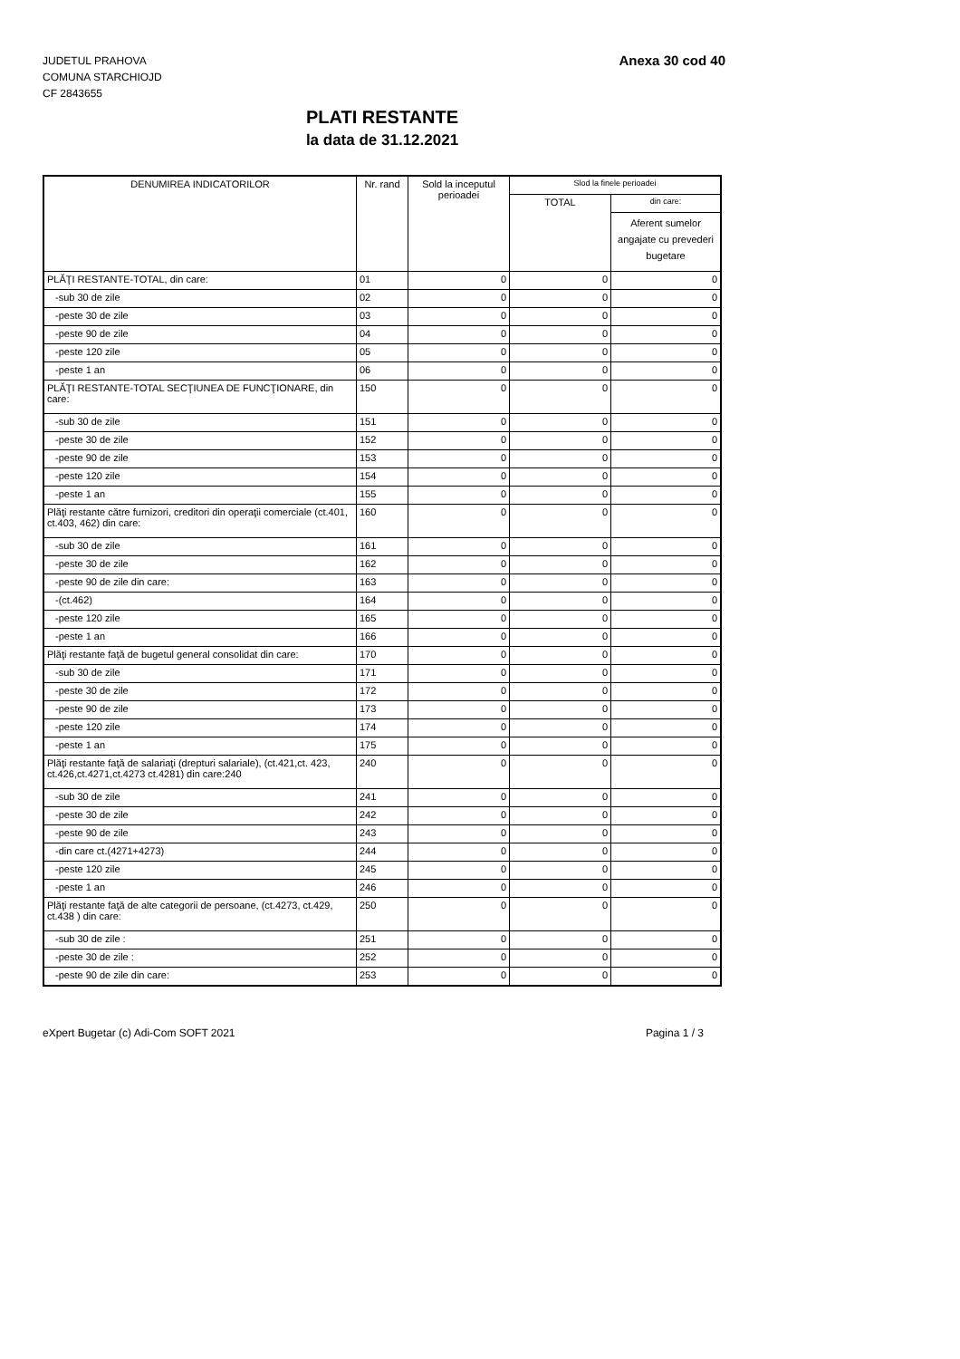JUDETUL PRAHOVA
COMUNA STARCHIOJD
CF 2843655
Anexa 30 cod 40
PLATI RESTANTE
la data de 31.12.2021
| DENUMIREA INDICATORILOR | Nr. rand | Sold la inceputul perioadei | Slod la finele perioadei | |
| --- | --- | --- | --- | --- |
| | | | TOTAL | din care: |
| | | | | Aferent sumelor angajate cu prevederi bugetare |
| PLĂŢI RESTANTE-TOTAL, din care: | 01 | 0 | 0 | 0 |
| -sub 30 de zile | 02 | 0 | 0 | 0 |
| -peste 30 de zile | 03 | 0 | 0 | 0 |
| -peste 90 de zile | 04 | 0 | 0 | 0 |
| -peste 120 zile | 05 | 0 | 0 | 0 |
| -peste 1 an | 06 | 0 | 0 | 0 |
| PLĂŢI RESTANTE-TOTAL SECŢIUNEA DE FUNCŢIONARE, din care: | 150 | 0 | 0 | 0 |
| -sub 30 de zile | 151 | 0 | 0 | 0 |
| -peste 30 de zile | 152 | 0 | 0 | 0 |
| -peste 90 de zile | 153 | 0 | 0 | 0 |
| -peste 120 zile | 154 | 0 | 0 | 0 |
| -peste 1 an | 155 | 0 | 0 | 0 |
| Plăţi restante către furnizori, creditori din operaţii comerciale (ct.401, ct.403, 462) din care: | 160 | 0 | 0 | 0 |
| -sub 30 de zile | 161 | 0 | 0 | 0 |
| -peste 30 de zile | 162 | 0 | 0 | 0 |
| -peste 90 de zile din care: | 163 | 0 | 0 | 0 |
| -(ct.462) | 164 | 0 | 0 | 0 |
| -peste 120 zile | 165 | 0 | 0 | 0 |
| -peste 1 an | 166 | 0 | 0 | 0 |
| Plăţi restante faţă de bugetul general consolidat din care: | 170 | 0 | 0 | 0 |
| -sub 30 de zile | 171 | 0 | 0 | 0 |
| -peste 30 de zile | 172 | 0 | 0 | 0 |
| -peste 90 de zile | 173 | 0 | 0 | 0 |
| -peste 120 zile | 174 | 0 | 0 | 0 |
| -peste 1 an | 175 | 0 | 0 | 0 |
| Plăţi restante faţă de salariaţi (drepturi salariale), (ct.421,ct. 423, ct.426,ct.4271,ct.4273 ct.4281) din care:240 | 240 | 0 | 0 | 0 |
| -sub 30 de zile | 241 | 0 | 0 | 0 |
| -peste 30 de zile | 242 | 0 | 0 | 0 |
| -peste 90 de zile | 243 | 0 | 0 | 0 |
| -din care ct.(4271+4273) | 244 | 0 | 0 | 0 |
| -peste 120 zile | 245 | 0 | 0 | 0 |
| -peste 1 an | 246 | 0 | 0 | 0 |
| Plăţi restante faţă de alte categorii de persoane, (ct.4273, ct.429, ct.438 ) din care: | 250 | 0 | 0 | 0 |
| -sub 30 de zile : | 251 | 0 | 0 | 0 |
| -peste 30 de zile : | 252 | 0 | 0 | 0 |
| -peste 90 de zile din care: | 253 | 0 | 0 | 0 |
eXpert Bugetar (c) Adi-Com SOFT 2021
Pagina 1 / 3